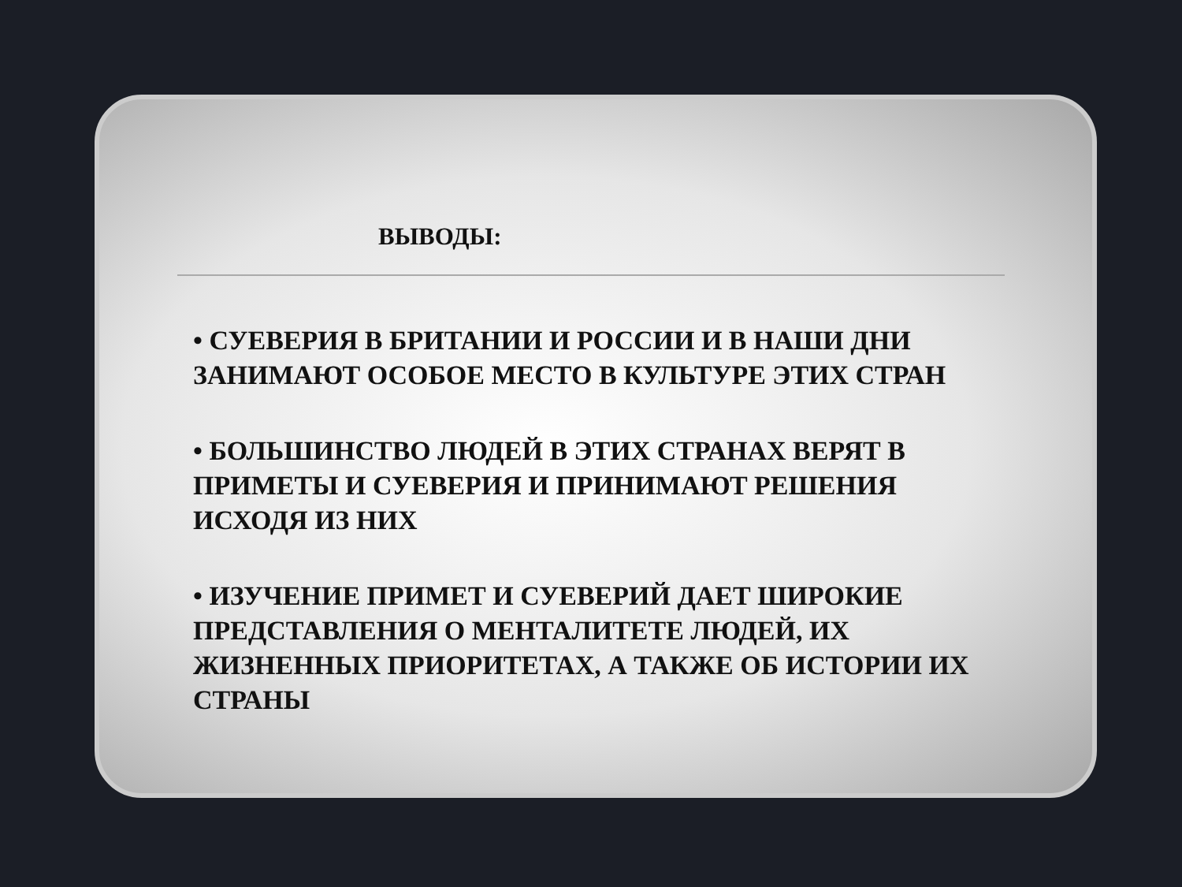ВЫВОДЫ:
• СУЕВЕРИЯ В БРИТАНИИ И РОССИИ И В НАШИ ДНИ ЗАНИМАЮТ ОСОБОЕ МЕСТО В КУЛЬТУРЕ ЭТИХ СТРАН
• БОЛЬШИНСТВО ЛЮДЕЙ В ЭТИХ СТРАНАХ ВЕРЯТ В ПРИМЕТЫ И СУЕВЕРИЯ И ПРИНИМАЮТ РЕШЕНИЯ ИСХОДЯ ИЗ НИХ
• ИЗУЧЕНИЕ ПРИМЕТ И СУЕВЕРИЙ ДАЕТ ШИРОКИЕ ПРЕДСТАВЛЕНИЯ О МЕНТАЛИТЕТЕ ЛЮДЕЙ, ИХ ЖИЗНЕННЫХ ПРИОРИТЕТАХ, А ТАКЖЕ ОБ ИСТОРИИ ИХ СТРАНЫ